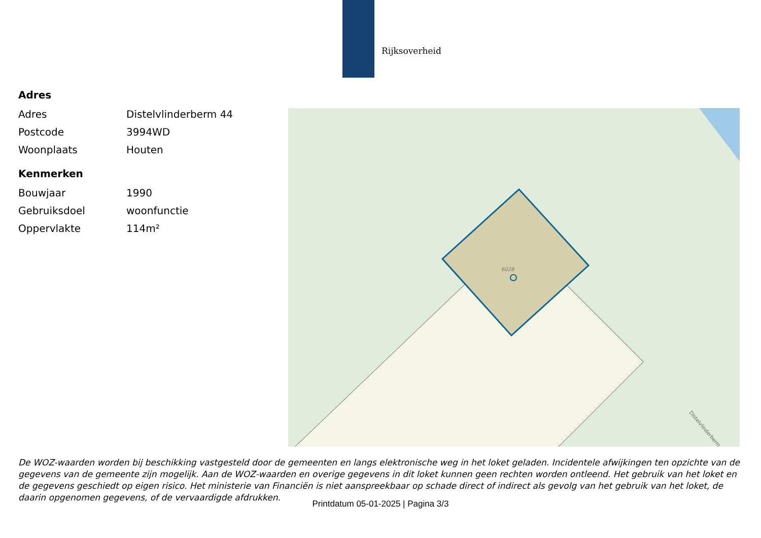Rijksoverheid
Adres
| Adres | Distelvlinderberm 44 |
| Postcode | 3994WD |
| Woonplaats | Houten |
Kenmerken
| Bouwjaar | 1990 |
| Gebruiksdoel | woonfunctie |
| Oppervlakte | 114m² |
6028
Distelvlinderberm
De WOZ-waarden worden bij beschikking vastgesteld door de gemeenten en langs elektronische weg in het loket geladen. Incidentele afwijkingen ten opzichte van de gegevens van de gemeente zijn mogelijk. Aan de WOZ-waarden en overige gegevens in dit loket kunnen geen rechten worden ontleend. Het gebruik van het loket en de gegevens geschiedt op eigen risico. Het ministerie van Financiën is niet aanspreekbaar op schade direct of indirect als gevolg van het gebruik van het loket, de daarin opgenomen gegevens, of de vervaardigde afdrukken.
Printdatum 05-01-2025 | Pagina 3/3